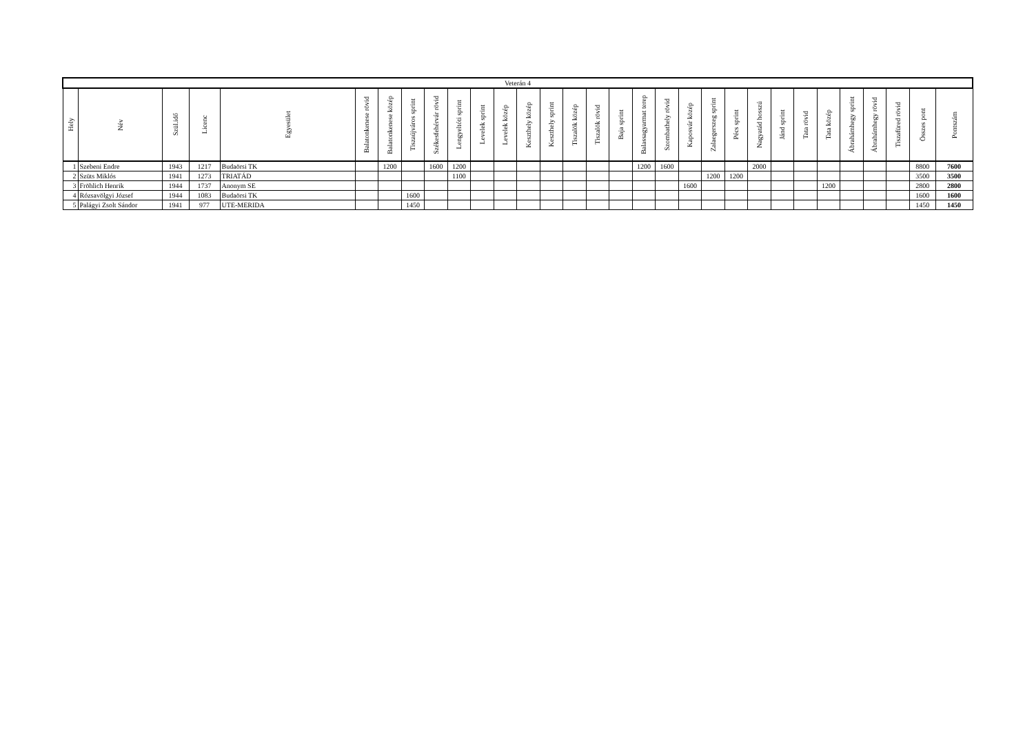| Veterán 4 | | | | | | | | | | | | | | | | | | | | | | | | | | | | | | |
| --- | --- | --- | --- | --- | --- | --- | --- | --- | --- | --- | --- | --- | --- | --- | --- | --- | --- | --- | --- | --- | --- | --- | --- | --- | --- | --- | --- | --- | --- | --- |
| Hely | Név | Szül.idő | Licenc | Egyesület | Balatonkenese rövid | Balatonkenese közép | Tiszaújváros sprint | Székesfehérvár rövid | Lengyeltóti sprint | Levelek sprint | Levelek közép | Keszthely közép | Keszthely sprint | Tiszalök közép | Tiszalök rövid | Baja sprint | Balassagyarmat terep | Szombathely rövid | Kaposvár közép | Zalaegerszeg sprint | Pécs sprint | Nagyatád hosszú | Jánd sprint | Tata rövid | Tata közép | Ábrahámhegy sprint | Ábrahámhegy rövid | Tiszafüred rövid | Összes pont | Pontszám |
| 1 | Szebeni Endre | 1943 | 1217 | Budaörsi TK | | 1200 | | 1600 | 1200 | | | | | | | | 1200 | 1600 | | | | 2000 | | | | | | | 8800 | 7600 |
| 2 | Szüts Miklós | 1941 | 1273 | TRIATÁD | | | | | 1100 | | | | | | | | | | | 1200 | 1200 | | | | | | | | 3500 | 3500 |
| 3 | Fröhlich Henrik | 1944 | 1737 | Anonym SE | | | | | | | | | | | | | | | 1600 | | | | | | 1200 | | | | 2800 | 2800 |
| 4 | Rózsavölgyi József | 1944 | 1083 | Budaörsi TK | | | 1600 | | | | | | | | | | | | | | | | | | | | | | 1600 | 1600 |
| 5 | Palágyi Zsolt Sándor | 1941 | 977 | UTE-MERIDA | | | 1450 | | | | | | | | | | | | | | | | | | | | | | 1450 | 1450 |